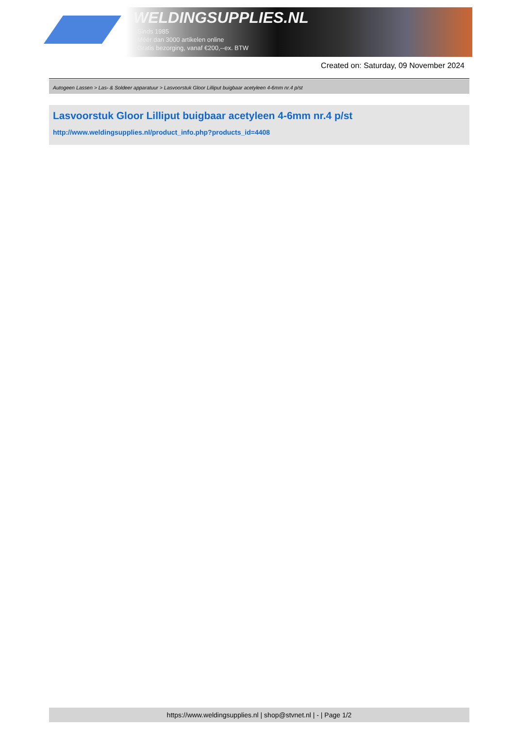WELDINGSUPPLIES.NL
- Sinds 1985
- Méér dan 3000 artikelen online
- Gratis bezorging, vanaf €200,--ex. BTW
Created on: Saturday, 09 November 2024
Autogeen Lassen > Las- & Soldeer apparatuur > Lasvoorstuk Gloor Lilliput buigbaar acetyleen 4-6mm nr.4 p/st
Lasvoorstuk Gloor Lilliput buigbaar acetyleen 4-6mm nr.4 p/st
http://www.weldingsupplies.nl/product_info.php?products_id=4408
https://www.weldingsupplies.nl | shop@stvnet.nl | - | Page 1/2